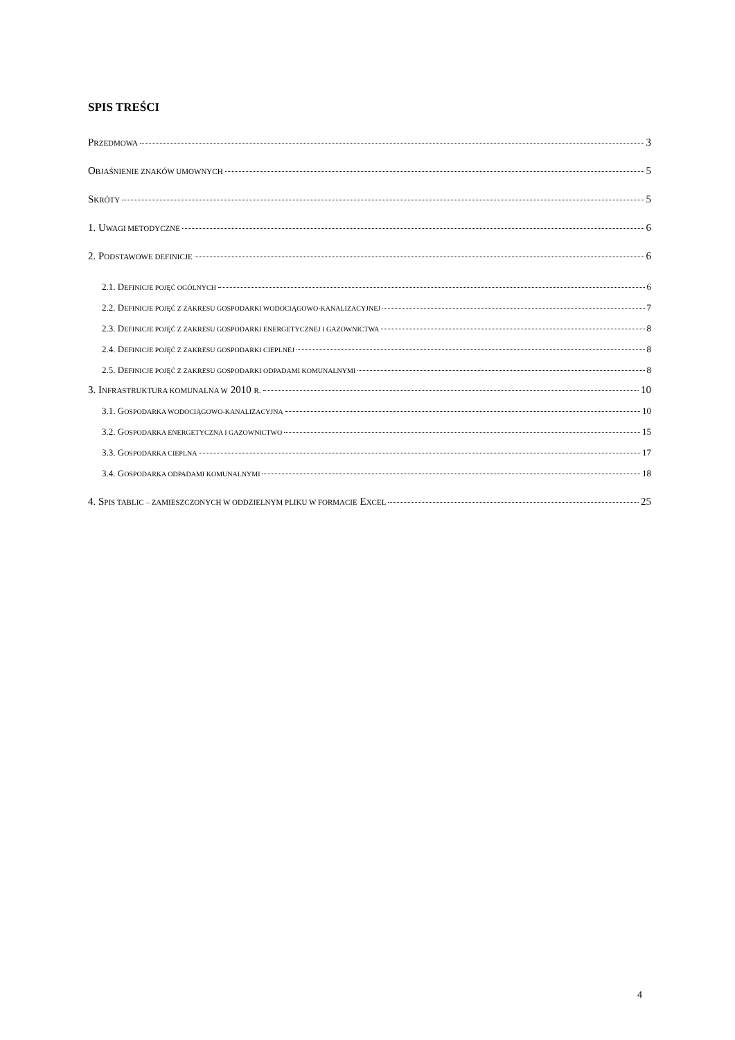SPIS TREŚCI
PRZEDMOWA 3
OBJAŚNIENIE ZNAKÓW UMOWNYCH 5
SKRÓTY 5
1. UWAGI METODYCZNE 6
2. PODSTAWOWE DEFINICJE 6
2.1. DEFINICJE POJĘĆ OGÓLNYCH 6
2.2. DEFINICJE POJĘĆ Z ZAKRESU GOSPODARKI WODOCIĄGOWO-KANALIZACYJNEJ 7
2.3. DEFINICJE POJĘĆ Z ZAKRESU GOSPODARKI ENERGETYCZNEJ I GAZOWNICTWA 8
2.4. DEFINICJE POJĘĆ Z ZAKRESU GOSPODARKI CIEPLNEJ 8
2.5. DEFINICJE POJĘĆ Z ZAKRESU GOSPODARKI ODPADAMI KOMUNALNYMI 8
3. INFRASTRUKTURA KOMUNALNA W 2010 R. 10
3.1. GOSPODARKA WODOCIĄGOWO-KANALIZACYJNA 10
3.2. GOSPODARKA ENERGETYCZNA I GAZOWNICTWO 15
3.3. GOSPODARKA CIEPLNA 17
3.4. GOSPODARKA ODPADAMI KOMUNALNYMI 18
4. SPIS TABLIC – ZAMIESZCZONYCH W ODDZIELNYM PLIKU W FORMACIE EXCEL 25
4